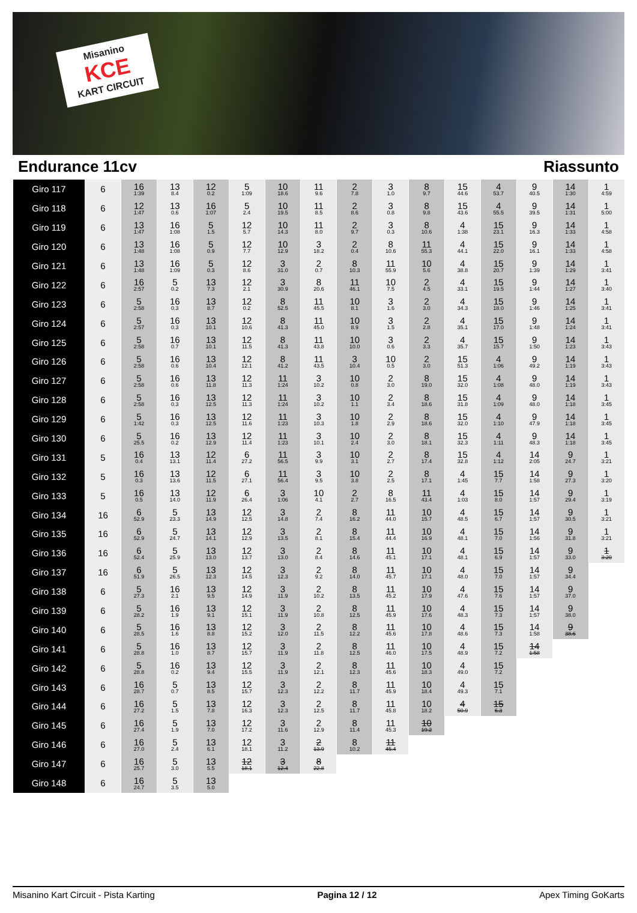Misanino
KCE
KART CIRCUIT
Endurance 11cv Riassunto
| Giro 117 | 6 | 16 1:39 | 13 8.4 | 12 0.2 | 5 1:09 | 10 18.6 | 11 9.6 | 2 7.8 | 3 1.0 | 8 9.7 | 15 44.6 | 4 53.7 | 9 40.5 | 14 1:30 | 1 4:59 |
| Giro 118 | 6 | 12 1:47 | 13 0.6 | 16 1:07 | 5 2.4 | 10 19.5 | 11 8.5 | 2 8.6 | 3 0.8 | 8 9.8 | 15 43.6 | 4 55.5 | 9 39.5 | 14 1:31 | 1 5:00 |
| Giro 119 | 6 | 13 1:47 | 16 1:08 | 5 1.5 | 12 5.7 | 10 14.3 | 11 8.0 | 2 9.7 | 3 0.3 | 8 10.6 | 4 1:38 | 15 23.1 | 9 16.3 | 14 1:33 | 1 4:58 |
| Giro 120 | 6 | 13 1:48 | 16 1:08 | 5 0.9 | 12 7.7 | 10 12.9 | 3 18.2 | 2 0.4 | 8 10.6 | 11 55.3 | 4 44.1 | 15 22.0 | 9 16.1 | 14 1:33 | 1 4:58 |
| Giro 121 | 6 | 13 1:48 | 16 1:09 | 5 0.3 | 12 8.6 | 3 31.0 | 2 0.7 | 8 10.3 | 11 55.9 | 10 5.6 | 4 38.8 | 15 20.7 | 9 1:39 | 14 1:29 | 1 3:41 |
| Giro 122 | 6 | 16 2:57 | 5 0.2 | 13 7.3 | 12 2.1 | 3 30.9 | 8 20.6 | 11 46.1 | 10 7.5 | 2 4.5 | 4 33.1 | 15 19.5 | 9 1:44 | 14 1:27 | 1 3:40 |
| Giro 123 | 6 | 5 2:58 | 16 0.3 | 13 8.7 | 12 0.2 | 8 52.5 | 11 45.5 | 10 8.1 | 3 1.6 | 2 3.0 | 4 34.3 | 15 18.0 | 9 1:46 | 14 1:25 | 1 3:41 |
| Giro 124 | 6 | 5 2:57 | 16 0.3 | 13 10.1 | 12 10.6 | 8 41.3 | 11 45.0 | 10 8.9 | 3 1.5 | 2 2.8 | 4 35.1 | 15 17.0 | 9 1:48 | 14 1:24 | 1 3:41 |
| Giro 125 | 6 | 5 2:58 | 16 0.7 | 13 10.1 | 12 11.5 | 8 41.3 | 11 43.8 | 10 10.0 | 3 0.6 | 2 3.3 | 4 35.7 | 15 15.7 | 9 1:50 | 14 1:23 | 1 3:43 |
| Giro 126 | 6 | 5 2:58 | 16 0.6 | 13 10.4 | 12 12.1 | 8 41.2 | 11 43.5 | 3 10.4 | 10 0.5 | 2 3.0 | 15 51.3 | 4 1:06 | 9 49.2 | 14 1:19 | 1 3:43 |
| Giro 127 | 6 | 5 2:58 | 16 0.6 | 13 11.8 | 12 11.3 | 11 1:24 | 3 10.2 | 10 0.8 | 2 3.0 | 8 19.0 | 15 32.0 | 4 1:08 | 9 48.0 | 14 1:19 | 1 3:43 |
| Giro 128 | 6 | 5 2:58 | 16 0.3 | 13 12.5 | 12 11.3 | 11 1:24 | 3 10.2 | 10 1.1 | 2 3.4 | 8 18.6 | 15 31.8 | 4 1:09 | 9 48.0 | 14 1:18 | 1 3:45 |
| Giro 129 | 6 | 5 1:42 | 16 0.3 | 13 12.5 | 12 11.6 | 11 1:23 | 3 10.3 | 10 1.8 | 2 2.9 | 8 18.6 | 15 32.0 | 4 1:10 | 9 47.9 | 14 1:18 | 1 3:45 |
| Giro 130 | 6 | 5 25.5 | 16 0.2 | 13 12.9 | 12 11.4 | 11 1:23 | 3 10.1 | 10 2.4 | 2 3.0 | 8 18.1 | 15 32.3 | 4 1:11 | 9 48.3 | 14 1:18 | 1 3:45 |
| Giro 131 | 5 | 16 0.4 | 13 13.1 | 12 11.4 | 6 27.2 | 11 56.5 | 3 9.9 | 10 3.1 | 2 2.7 | 8 17.4 | 15 32.8 | 4 1:12 | 14 2:05 | 9 24.7 | 1 3:21 |
| Giro 132 | 5 | 16 0.3 | 13 13.6 | 12 11.5 | 6 27.1 | 11 56.4 | 3 9.5 | 10 3.8 | 2 2.5 | 8 17.1 | 4 1:45 | 15 7.7 | 14 1:58 | 9 27.3 | 1 3:20 |
| Giro 133 | 5 | 16 0.5 | 13 14.0 | 12 11.9 | 6 26.4 | 3 1:06 | 10 4.1 | 2 2.7 | 8 16.5 | 11 43.4 | 4 1:03 | 15 8.0 | 14 1:57 | 9 29.4 | 1 3:19 |
| Giro 134 | 16 | 6 52.9 | 5 23.3 | 13 14.9 | 12 12.5 | 3 14.8 | 2 7.4 | 8 16.2 | 11 44.0 | 10 15.7 | 4 48.5 | 15 6.7 | 14 1:57 | 9 30.5 | 1 3:21 |
| Giro 135 | 16 | 6 52.9 | 5 24.7 | 13 14.1 | 12 12.9 | 3 13.5 | 2 8.1 | 8 15.4 | 11 44.4 | 10 16.9 | 4 48.1 | 15 7.0 | 14 1:56 | 9 31.8 | 1 3:21 |
| Giro 136 | 16 | 6 52.4 | 5 25.9 | 13 13.0 | 12 13.7 | 3 13.0 | 2 8.4 | 8 14.6 | 11 45.1 | 10 17.1 | 4 48.1 | 15 6.9 | 14 1:57 | 9 33.0 | 1 3:20 |
| Giro 137 | 16 | 6 51.9 | 5 26.5 | 13 12.3 | 12 14.5 | 3 12.3 | 2 9.2 | 8 14.0 | 11 45.7 | 10 17.1 | 4 48.0 | 15 7.0 | 14 1:57 | 9 34.4 | |
| Giro 138 | 6 | 5 27.3 | 16 2.1 | 13 9.5 | 12 14.9 | 3 11.9 | 2 10.2 | 8 13.5 | 11 45.2 | 10 17.9 | 4 47.6 | 15 7.6 | 14 1:57 | 9 37.0 | |
| Giro 139 | 6 | 5 28.2 | 16 1.9 | 13 9.1 | 12 15.1 | 3 11.9 | 2 10.8 | 8 12.5 | 11 45.9 | 10 17.6 | 4 48.3 | 15 7.3 | 14 1:57 | 9 38.0 | |
| Giro 140 | 6 | 5 28.5 | 16 1.6 | 13 8.8 | 12 15.2 | 3 12.0 | 2 11.5 | 8 12.2 | 11 45.6 | 10 17.8 | 4 48.6 | 15 7.3 | 14 1:58 | 9 38.6 | |
| Giro 141 | 6 | 5 28.8 | 16 1.0 | 13 8.7 | 12 15.7 | 3 11.9 | 2 11.8 | 8 12.5 | 11 46.0 | 10 17.5 | 4 48.9 | 15 7.2 | 14 1:58 | | |
| Giro 142 | 6 | 5 28.8 | 16 0.2 | 13 9.4 | 12 15.5 | 3 11.9 | 2 12.1 | 8 12.3 | 11 45.6 | 10 18.3 | 4 49.0 | 15 7.2 | | | |
| Giro 143 | 6 | 16 28.7 | 5 0.7 | 13 8.5 | 12 15.7 | 3 12.3 | 2 12.2 | 8 11.7 | 11 45.9 | 10 18.4 | 4 49.3 | 15 7.1 | | | |
| Giro 144 | 6 | 16 27.2 | 5 1.5 | 13 7.8 | 12 16.3 | 3 12.3 | 2 12.5 | 8 11.7 | 11 45.8 | 10 18.2 | 4 50.9 | 15 6.3 | | | |
| Giro 145 | 6 | 16 27.4 | 5 1.9 | 13 7.0 | 12 17.2 | 3 11.6 | 2 12.9 | 8 11.4 | 11 45.3 | 10 19.2 | | | | | |
| Giro 146 | 6 | 16 27.0 | 5 2.4 | 13 6.1 | 12 18.1 | 3 11.2 | 2 13.9 | 8 10.2 | 11 45.4 | | | | | | |
| Giro 147 | 6 | 16 25.7 | 5 3.0 | 13 5.5 | 12 18.1 | 3 12.4 | 8 22.8 | | | | | | | | |
| Giro 148 | 6 | 16 24.7 | 5 3.5 | 13 5.0 | | | | | | | | | | | |
Misanino Kart Circuit - Pista Karting Pagina 12 / 12 Apex Timing GoKarts